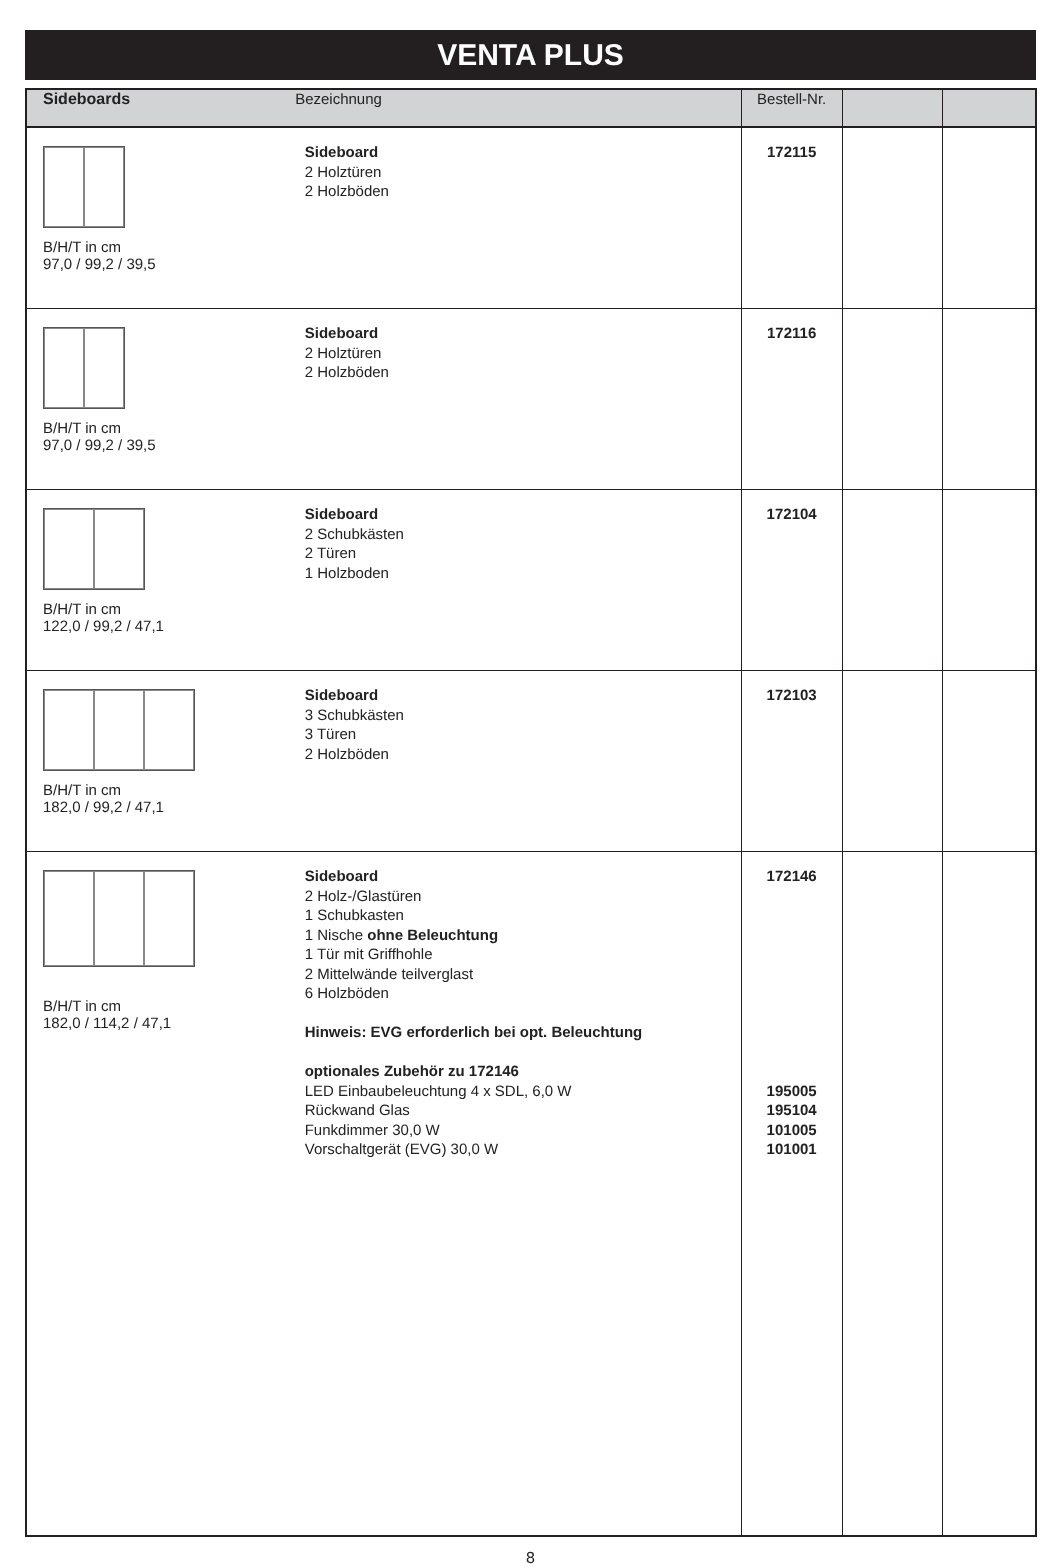VENTA PLUS
| Sideboards Bezeichnung | | Bestell-Nr. | | |
| --- | --- | --- | --- | --- |
| B/H/T in cm 97,0 / 99,2 / 39,5 | Sideboard 2 Holztüren 2 Holzböden | 172115 | | |
| B/H/T in cm 97,0 / 99,2 / 39,5 | Sideboard 2 Holztüren 2 Holzböden | 172116 | | |
| B/H/T in cm 122,0 / 99,2 / 47,1 | Sideboard 2 Schubkästen 2 Türen 1 Holzboden | 172104 | | |
| B/H/T in cm 182,0 / 99,2 / 47,1 | Sideboard 3 Schubkästen 3 Türen 2 Holzböden | 172103 | | |
| B/H/T in cm 182,0 / 114,2 / 47,1 | Sideboard 2 Holz-/Glastüren 1 Schubkasten 1 Nische ohne Beleuchtung 1 Tür mit Griffhohle 2 Mittelwände teilverglast 6 Holzböden Hinweis: EVG erforderlich bei opt. Beleuchtung optionales Zubehör zu 172146 LED Einbaubeleuchtung 4 x SDL, 6,0 W Rückwand Glas Funkdimmer 30,0 W Vorschaltgerät (EVG) 30,0 W | 172146 195005 195104 101005 101001 | | |
8